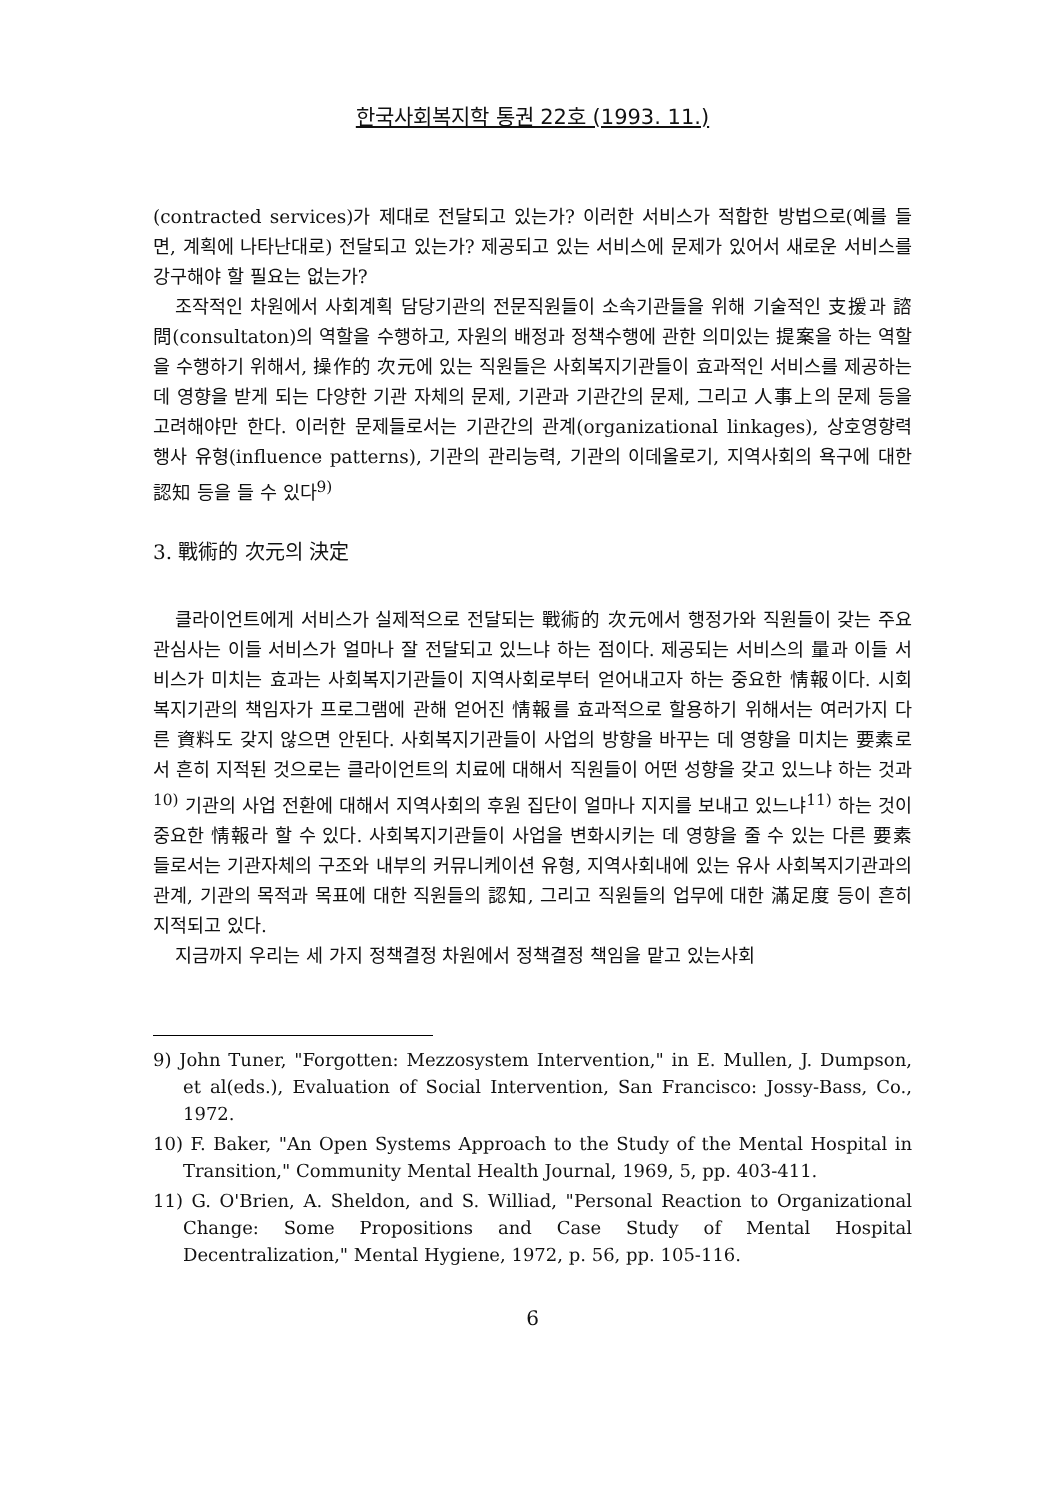한국사회복지학 통권 22호 (1993. 11.)
(contracted services)가 제대로 전달되고 있는가? 이러한 서비스가 적합한 방법으로(예를 들면, 계획에 나타난대로) 전달되고 있는가? 제공되고 있는 서비스에 문제가 있어서 새로운 서비스를 강구해야 할 필요는 없는가?
조작적인 차원에서 사회계획 담당기관의 전문직원들이 소속기관들을 위해 기술적인 支援과 諮問(consultaton)의 역할을 수행하고, 자원의 배정과 정책수행에 관한 의미있는 提案을 하는 역할을 수행하기 위해서, 操作的 次元에 있는 직원들은 사회복지기관들이 효과적인 서비스를 제공하는 데 영향을 받게 되는 다양한 기관 자체의 문제, 기관과 기관간의 문제, 그리고 人事上의 문제 등을 고려해야만 한다. 이러한 문제들로서는 기관간의 관계(organizational linkages), 상호영향력 행사 유형(influence patterns), 기관의 관리능력, 기관의 이데올로기, 지역사회의 욕구에 대한 認知 등을 들 수 있다<sup>9)</sup>
3. 戰術的 次元의 決定
클라이언트에게 서비스가 실제적으로 전달되는 戰術的 次元에서 행정가와 직원들이 갖는 주요 관심사는 이들 서비스가 얼마나 잘 전달되고 있느냐 하는 점이다. 제공되는 서비스의 量과 이들 서비스가 미치는 효과는 사회복지기관들이 지역사회로부터 얻어내고자 하는 중요한 情報이다. 시회복지기관의 책임자가 프로그램에 관해 얻어진 情報를 효과적으로 할용하기 위해서는 여러가지 다른 資料도 갖지 않으면 안된다. 사회복지기관들이 사업의 방향을 바꾸는 데 영향을 미치는 要素로서 흔히 지적된 것으로는 클라이언트의 치료에 대해서 직원들이 어떤 성향을 갖고 있느냐 하는 것과<sup>10)</sup> 기관의 사업 전환에 대해서 지역사회의 후원 집단이 얼마나 지지를 보내고 있느냐<sup>11)</sup> 하는 것이 중요한 情報라 할 수 있다. 사회복지기관들이 사업을 변화시키는 데 영향을 줄 수 있는 다른 要素들로서는 기관자체의 구조와 내부의 커뮤니케이션 유형, 지역사회내에 있는 유사 사회복지기관과의 관계, 기관의 목적과 목표에 대한 직원들의 認知, 그리고 직원들의 업무에 대한 滿足度 등이 흔히 지적되고 있다.
지금까지 우리는 세 가지 정책결정 차원에서 정책결정 책임을 맡고 있는사회
9) John Tuner, "Forgotten: Mezzosystem Intervention," in E. Mullen, J. Dumpson, et al(eds.), Evaluation of Social Intervention, San Francisco: Jossy-Bass, Co., 1972.
10) F. Baker, "An Open Systems Approach to the Study of the Mental Hospital in Transition," Community Mental Health Journal, 1969, 5, pp. 403-411.
11) G. O'Brien, A. Sheldon, and S. Williad, "Personal Reaction to Organizational Change: Some Propositions and Case Study of Mental Hospital Decentralization," Mental Hygiene, 1972, p. 56, pp. 105-116.
6